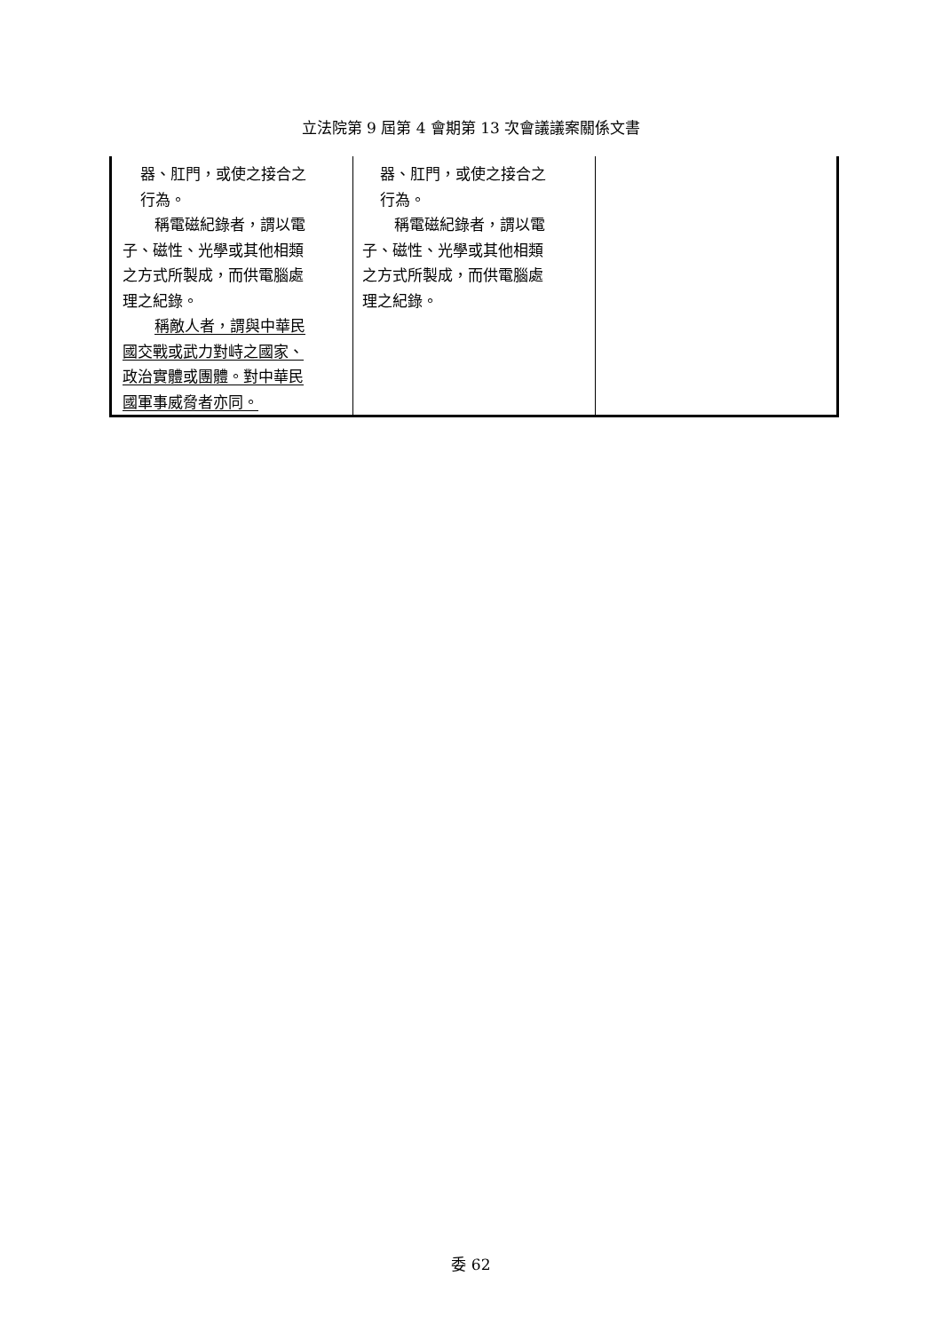立法院第 9 屆第 4 會期第 13 次會議議案關係文書
| 器、肛門，或使之接合之 行為。 稱電磁紀錄者，謂以電 子、磁性、光學或其他相類 之方式所製成，而供電腦處 理之紀錄。 稱敵人者，謂與中華民 國交戰或武力對峙之國家、 政治實體或團體。對中華民 國軍事威脅者亦同。 | 器、肛門，或使之接合之 行為。 稱電磁紀錄者，謂以電 子、磁性、光學或其他相類 之方式所製成，而供電腦處 理之紀錄。 | |
委 62